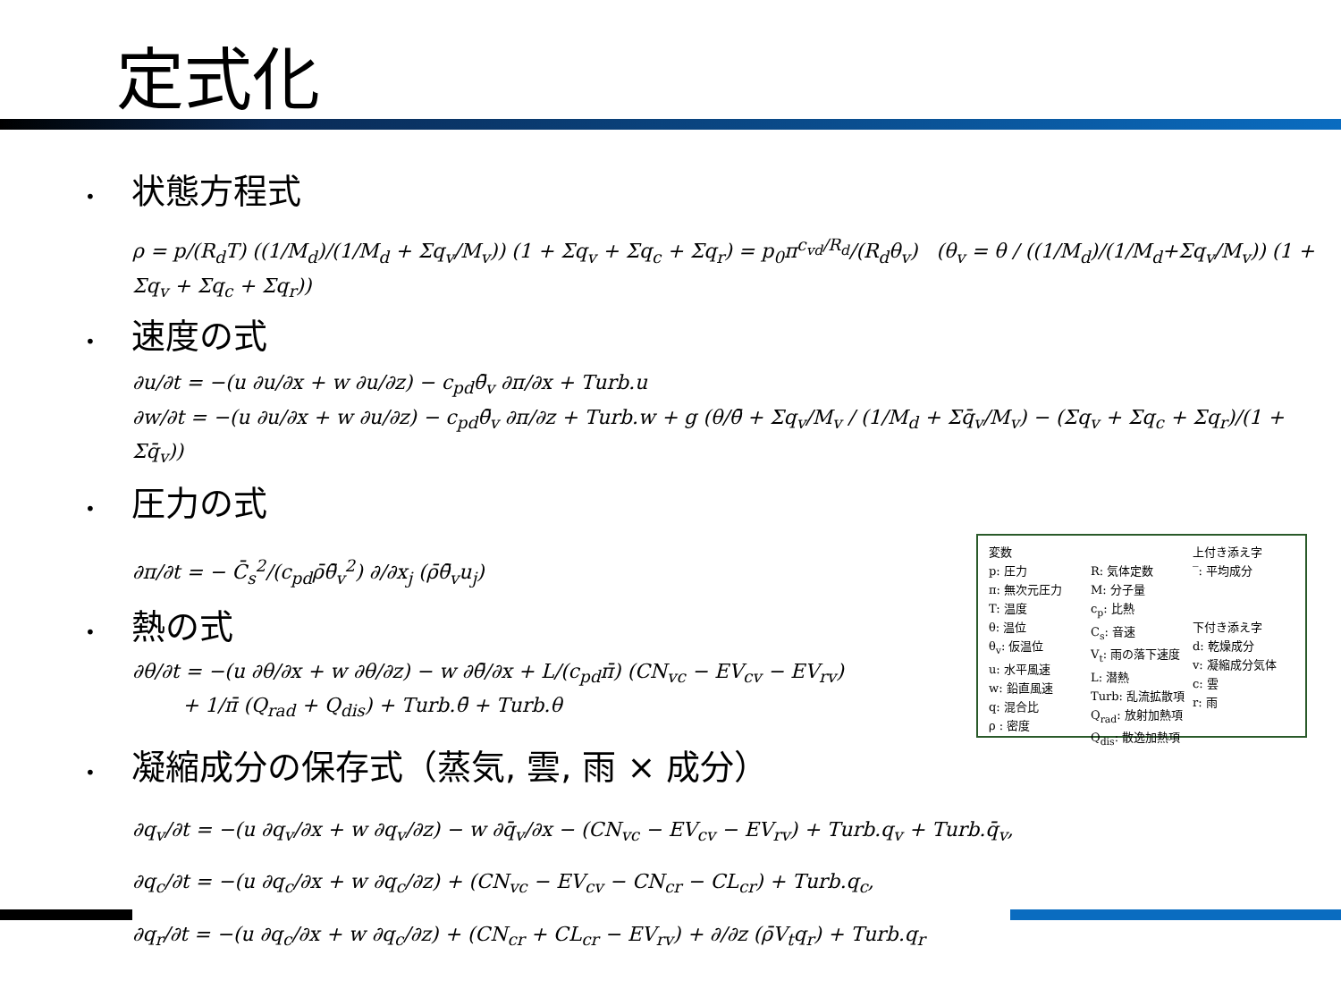定式化
• 状態方程式
ρ = p/(R<sub>d</sub>T) ((1/M<sub>d</sub>)/(1/M<sub>d</sub> + Σq<sub>v</sub>/M<sub>v</sub>)) (1 + Σq<sub>v</sub> + Σq<sub>c</sub> + Σq<sub>r</sub>) = p<sub>0</sub>π<sup>c<sub>vd</sub>/R<sub>d</sub></sup>/(R<sub>d</sub>θ<sub>v</sub>) (θ<sub>v</sub> = θ / ((1/M<sub>d</sub>)/(1/M<sub>d</sub>+Σq<sub>v</sub>/M<sub>v</sub>)) (1 + Σq<sub>v</sub> + Σq<sub>c</sub> + Σq<sub>r</sub>))
• 速度の式
∂u/∂t = −(u ∂u/∂x + w ∂u/∂z) − c<sub>pd</sub>θ̄<sub>v</sub> ∂π/∂x + Turb.u
∂w/∂t = −(u ∂u/∂x + w ∂u/∂z) − c<sub>pd</sub>θ̄<sub>v</sub> ∂π/∂z + Turb.w + g (θ/θ̄ + Σq<sub>v</sub>/M<sub>v</sub> / (1/M<sub>d</sub> + Σq̄<sub>v</sub>/M<sub>v</sub>) − (Σq<sub>v</sub> + Σq<sub>c</sub> + Σq<sub>r</sub>)/(1 + Σq̄<sub>v</sub>))
• 圧力の式
∂π/∂t = − C̄<sub>s</sub><sup>2</sup>/(c<sub>pd</sub>ρ̄θ̄<sub>v</sub><sup>2</sup>) ∂/∂x<sub>j</sub> (ρ̄θ̄<sub>v</sub>u<sub>j</sub>)
• 熱の式
∂θ/∂t = −(u ∂θ/∂x + w ∂θ/∂z) − w ∂θ̄/∂x + L/(c<sub>pd</sub>π̄) (CN<sub>vc</sub> − EV<sub>cv</sub> − EV<sub>rv</sub>)
+ 1/π̄ (Q<sub>rad</sub> + Q<sub>dis</sub>) + Turb.θ̄ + Turb.θ
• 凝縮成分の保存式（蒸気, 雲, 雨 × 成分）
∂q<sub>v</sub>/∂t = −(u ∂q<sub>v</sub>/∂x + w ∂q<sub>v</sub>/∂z) − w ∂q̄<sub>v</sub>/∂x − (CN<sub>vc</sub> − EV<sub>cv</sub> − EV<sub>rv</sub>) + Turb.q<sub>v</sub> + Turb.q̄<sub>v</sub>,
∂q<sub>c</sub>/∂t = −(u ∂q<sub>c</sub>/∂x + w ∂q<sub>c</sub>/∂z) + (CN<sub>vc</sub> − EV<sub>cv</sub> − CN<sub>cr</sub> − CL<sub>cr</sub>) + Turb.q<sub>c</sub>,
∂q<sub>r</sub>/∂t = −(u ∂q<sub>c</sub>/∂x + w ∂q<sub>c</sub>/∂z) + (CN<sub>cr</sub> + CL<sub>cr</sub> − EV<sub>rv</sub>) + ∂/∂z (ρ̄V<sub>t</sub>q<sub>r</sub>) + Turb.q<sub>r</sub>
変数
p: 圧力
π: 無次元圧力
T: 温度
θ: 温位
θ<sub>v</sub>: 仮温位
u: 水平風速
w: 鉛直風速
q: 混合比
ρ : 密度
R: 気体定数
M: 分子量
c<sub>p</sub>: 比熱
C<sub>s</sub>: 音速
V<sub>t</sub>: 雨の落下速度
L: 潜熱
Turb: 乱流拡散項
Q<sub>rad</sub>: 放射加熱項
Q<sub>dis</sub>: 散逸加熱項
上付き添え字
‾: 平均成分
下付き添え字
d: 乾燥成分
v: 凝縮成分気体
c: 雲
r: 雨